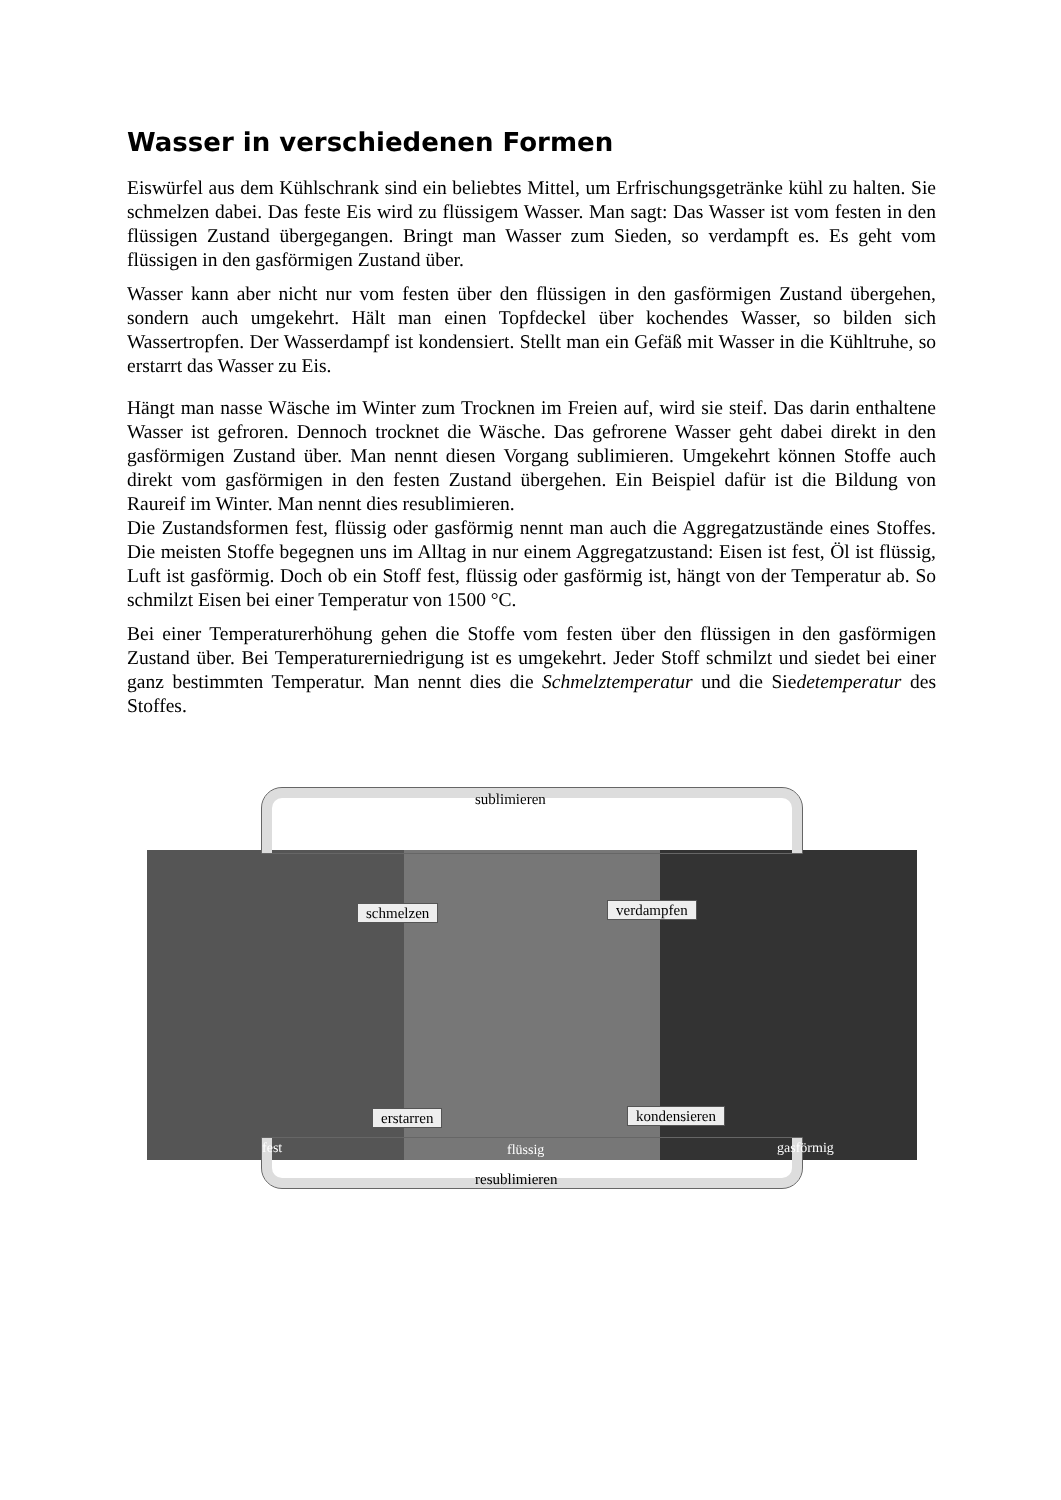Wasser in verschiedenen Formen
Eiswürfel aus dem Kühlschrank sind ein beliebtes Mittel, um Erfrischungsgetränke kühl zu halten. Sie schmelzen dabei. Das feste Eis wird zu flüssigem Wasser. Man sagt: Das Wasser ist vom festen in den flüssigen Zustand übergegangen. Bringt man Wasser zum Sieden, so verdampft es. Es geht vom flüssigen in den gasförmigen Zustand über.
Wasser kann aber nicht nur vom festen über den flüssigen in den gasförmigen Zustand über­gehen, sondern auch umgekehrt. Hält man einen Topfdeckel über kochendes Wasser, so bilden sich Wassertropfen. Der Wasserdampf ist kondensiert. Stellt man ein Gefäß mit Was­ser in die Kühltruhe, so erstarrt das Wasser zu Eis.
Hängt man nasse Wäsche im Winter zum Trocknen im Freien auf, wird sie steif. Das darin enthaltene Wasser ist gefroren. Dennoch trocknet die Wäsche. Das gefrorene Wasser geht dabei direkt in den gasförmigen Zustand über. Man nennt diesen Vorgang sublimieren. Umgekehrt können Stoffe auch direkt vom gasförmigen in den festen Zustand übergehen. Ein Beispiel dafür ist die Bildung von Raureif im Winter. Man nennt dies resublimieren.
Die Zustandsformen fest, flüssig oder gasförmig nennt man auch die Aggregatzustände eines Stoffes. Die meisten Stoffe begegnen uns im Alltag in nur einem Aggregatzustand: Eisen ist fest, Öl ist flüssig, Luft ist gasförmig. Doch ob ein Stoff fest, flüssig oder gasförmig ist, hängt von der Temperatur ab. So schmilzt Eisen bei einer Temperatur von 1500 °C.
Bei einer Temperaturerhöhung gehen die Stoffe vom festen über den flüssigen in den gasförmigen Zustand über. Bei Temperaturerniedrigung ist es umgekehrt. Jeder Stoff schmilzt und siedet bei einer ganz bestimmten Temperatur. Man nennt dies die Schmelztemperatur und die Siedetemperatur des Stoffes.
sublimieren
schmelzen verdampfen
erstarren kondensieren
fest flüssig gasförmig
resublimieren